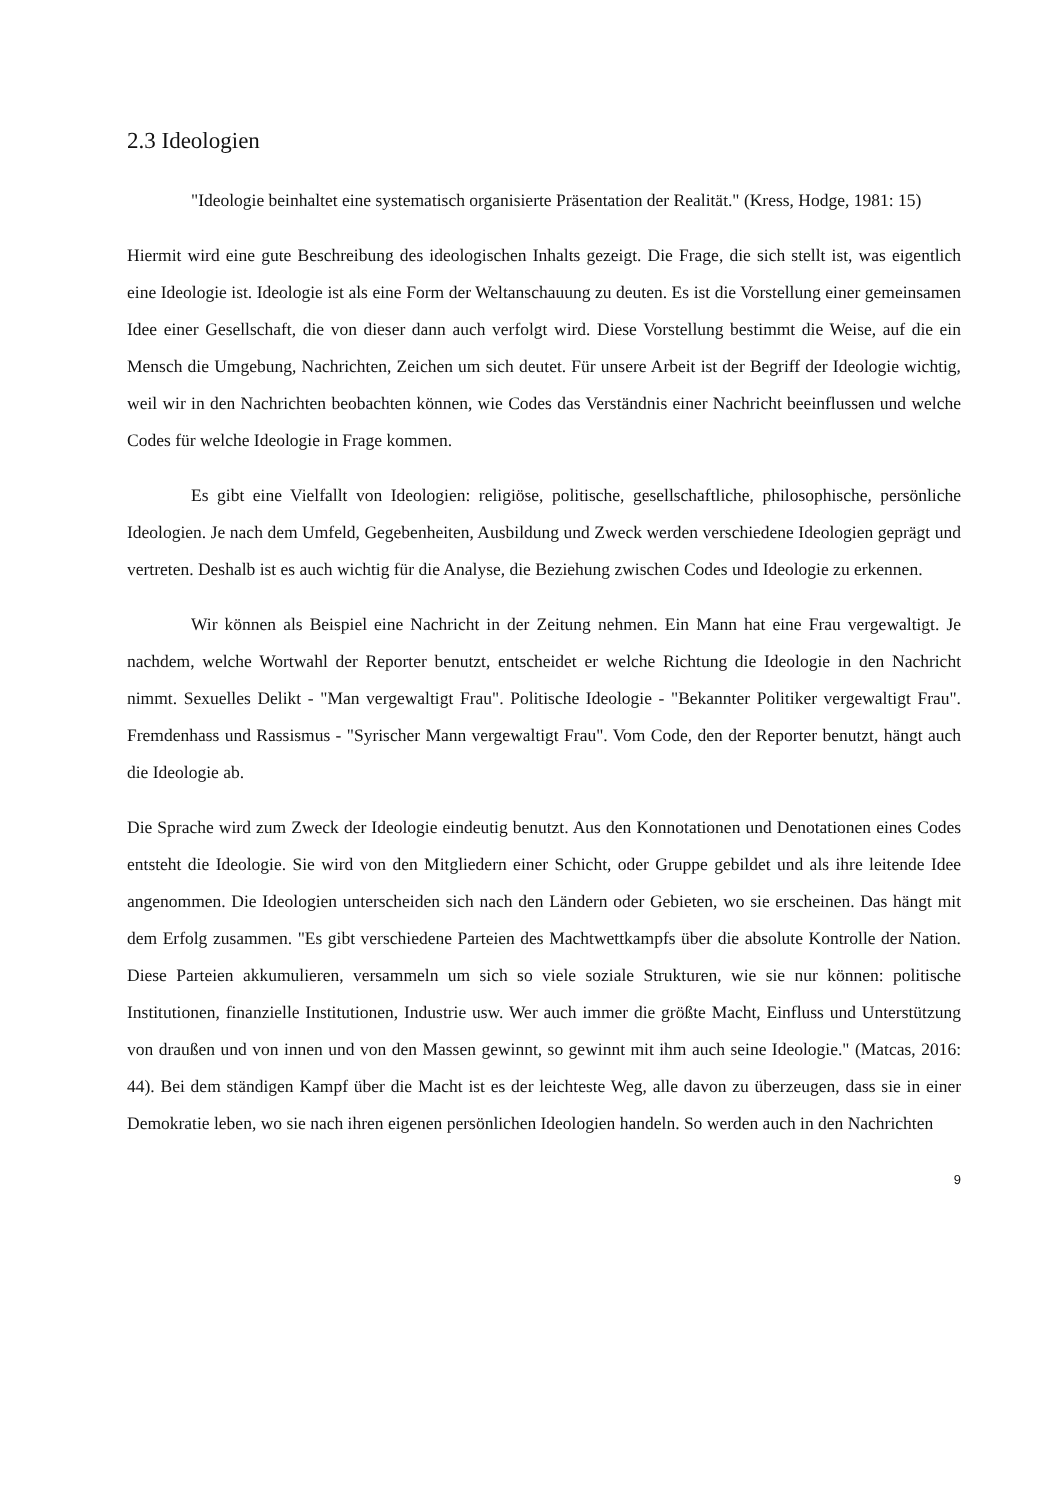2.3 Ideologien
"Ideologie beinhaltet eine systematisch organisierte Präsentation der Realität." (Kress, Hodge, 1981: 15)
Hiermit wird eine gute Beschreibung des ideologischen Inhalts gezeigt. Die Frage, die sich stellt ist, was eigentlich eine Ideologie ist. Ideologie ist als eine Form der Weltanschauung zu deuten. Es ist die Vorstellung einer gemeinsamen Idee einer Gesellschaft, die von dieser dann auch verfolgt wird. Diese Vorstellung bestimmt die Weise, auf die ein Mensch die Umgebung, Nachrichten, Zeichen um sich deutet. Für unsere Arbeit ist der Begriff der Ideologie wichtig, weil wir in den Nachrichten beobachten können, wie Codes das Verständnis einer Nachricht beeinflussen und welche Codes für welche Ideologie in Frage kommen.
Es gibt eine Vielfallt von Ideologien: religiöse, politische, gesellschaftliche, philosophische, persönliche Ideologien. Je nach dem Umfeld, Gegebenheiten, Ausbildung und Zweck werden verschiedene Ideologien geprägt und vertreten. Deshalb ist es auch wichtig für die Analyse, die Beziehung zwischen Codes und Ideologie zu erkennen.
Wir können als Beispiel eine Nachricht in der Zeitung nehmen. Ein Mann hat eine Frau vergewaltigt. Je nachdem, welche Wortwahl der Reporter benutzt, entscheidet er welche Richtung die Ideologie in den Nachricht nimmt. Sexuelles Delikt - "Man vergewaltigt Frau". Politische Ideologie - "Bekannter Politiker vergewaltigt Frau". Fremdenhass und Rassismus - "Syrischer Mann vergewaltigt Frau". Vom Code, den der Reporter benutzt, hängt auch die Ideologie ab.
Die Sprache wird zum Zweck der Ideologie eindeutig benutzt. Aus den Konnotationen und Denotationen eines Codes entsteht die Ideologie. Sie wird von den Mitgliedern einer Schicht, oder Gruppe gebildet und als ihre leitende Idee angenommen. Die Ideologien unterscheiden sich nach den Ländern oder Gebieten, wo sie erscheinen. Das hängt mit dem Erfolg zusammen. "Es gibt verschiedene Parteien des Machtwettkampfs über die absolute Kontrolle der Nation. Diese Parteien akkumulieren, versammeln um sich so viele soziale Strukturen, wie sie nur können: politische Institutionen, finanzielle Institutionen, Industrie usw. Wer auch immer die größte Macht, Einfluss und Unterstützung von draußen und von innen und von den Massen gewinnt, so gewinnt mit ihm auch seine Ideologie." (Matcas, 2016: 44). Bei dem ständigen Kampf über die Macht ist es der leichteste Weg, alle davon zu überzeugen, dass sie in einer Demokratie leben, wo sie nach ihren eigenen persönlichen Ideologien handeln. So werden auch in den Nachrichten
9